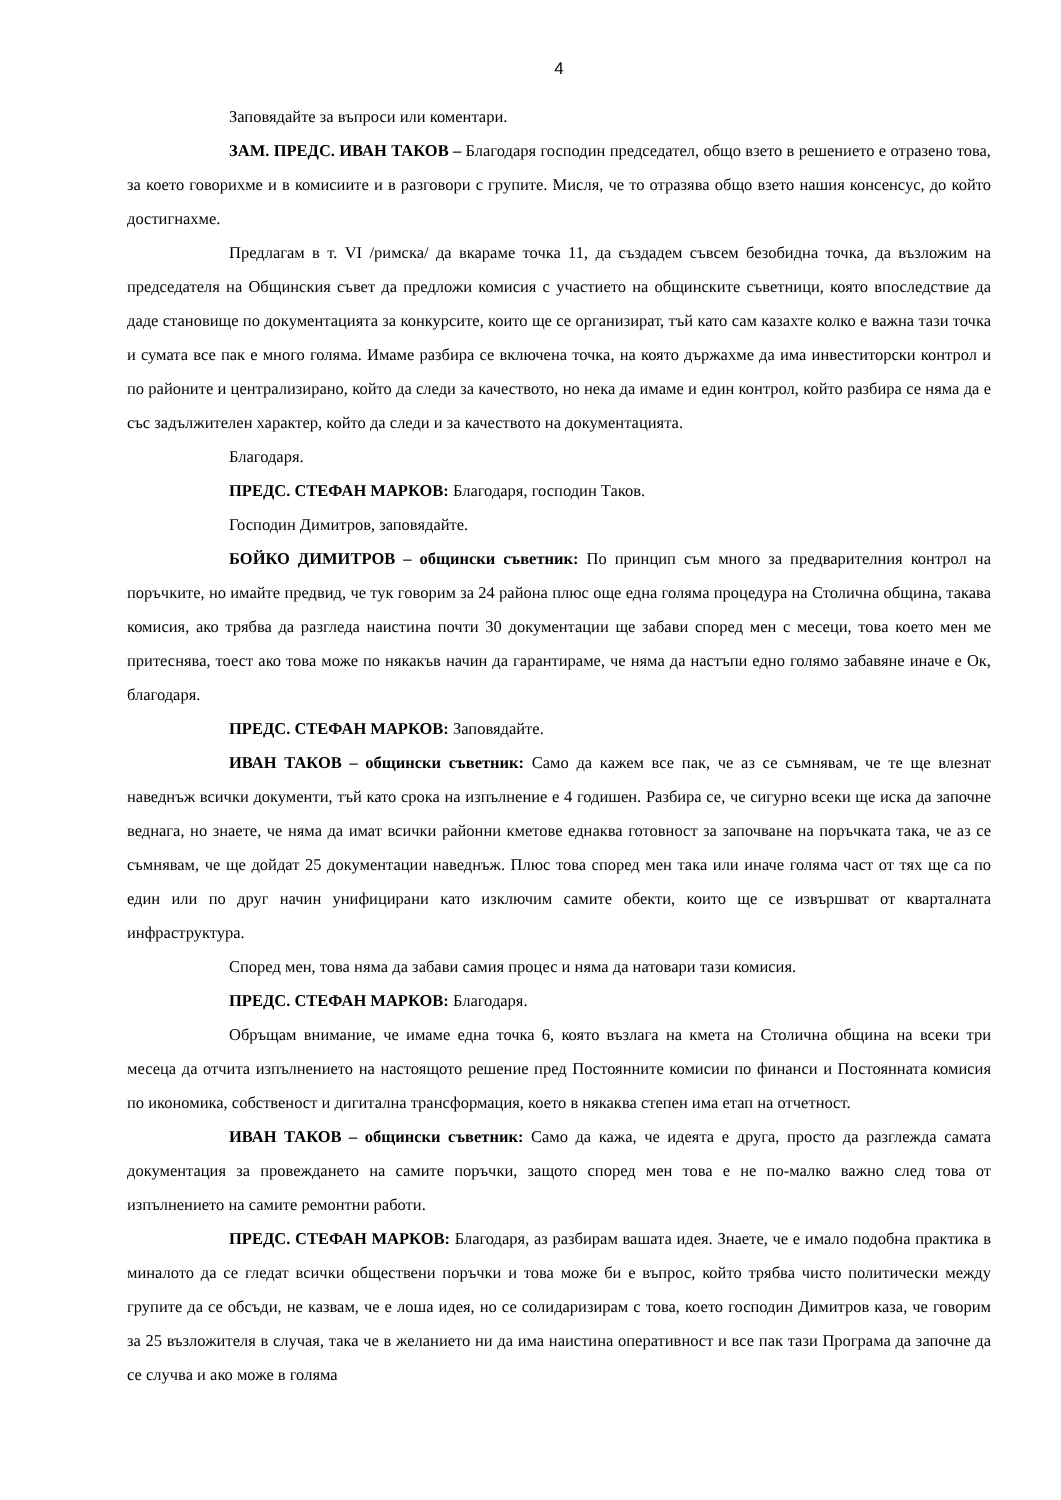4
Заповядайте за въпроси или коментари.
ЗАМ. ПРЕДС. ИВАН ТАКОВ – Благодаря господин председател, общо взето в решението е отразено това, за което говорихме и в комисиите и в разговори с групите. Мисля, че то отразява общо взето нашия консенсус, до който достигнахме.
Предлагам в т. VI /римска/ да вкараме точка 11, да създадем съвсем безобидна точка, да възложим на председателя на Общинския съвет да предложи комисия с участието на общинските съветници, която впоследствие да даде становище по документацията за конкурсите, които ще се организират, тъй като сам казахте колко е важна тази точка и сумата все пак е много голяма. Имаме разбира се включена точка, на която държахме да има инвеститорски контрол и по районите и централизирано, който да следи за качеството, но нека да имаме и един контрол, който разбира се няма да е със задължителен характер, който да следи и за качеството на документацията.
Благодаря.
ПРЕДС. СТЕФАН МАРКОВ: Благодаря, господин Таков.
Господин Димитров, заповядайте.
БОЙКО ДИМИТРОВ – общински съветник: По принцип съм много за предварителния контрол на поръчките, но имайте предвид, че тук говорим за 24 района плюс още една голяма процедура на Столична община, такава комисия, ако трябва да разгледа наистина почти 30 документации ще забави според мен с месеци, това което мен ме притеснява, тоест ако това може по някакъв начин да гарантираме, че няма да настъпи едно голямо забавяне иначе е Ок, благодаря.
ПРЕДС. СТЕФАН МАРКОВ: Заповядайте.
ИВАН ТАКОВ – общински съветник: Само да кажем все пак, че аз се съмнявам, че те ще влезнат наведнъж всички документи, тъй като срока на изпълнение е 4 годишен. Разбира се, че сигурно всеки ще иска да започне веднага, но знаете, че няма да имат всички районни кметове еднаква готовност за започване на поръчката така, че аз се съмнявам, че ще дойдат 25 документации наведнъж. Плюс това според мен така или иначе голяма част от тях ще са по един или по друг начин унифицирани като изключим самите обекти, които ще се извършват от кварталната инфраструктура.
Според мен, това няма да забави самия процес и няма да натовари тази комисия.
ПРЕДС. СТЕФАН МАРКОВ: Благодаря.
Обръщам внимание, че имаме една точка 6, която възлага на кмета на Столична община на всеки три месеца да отчита изпълнението на настоящото решение пред Постоянните комисии по финанси и Постоянната комисия по икономика, собственост и дигитална трансформация, което в някаква степен има етап на отчетност.
ИВАН ТАКОВ – общински съветник: Само да кажа, че идеята е друга, просто да разглежда самата документация за провеждането на самите поръчки, защото според мен това е не по-малко важно след това от изпълнението на самите ремонтни работи.
ПРЕДС. СТЕФАН МАРКОВ: Благодаря, аз разбирам вашата идея. Знаете, че е имало подобна практика в миналото да се гледат всички обществени поръчки и това може би е въпрос, който трябва чисто политически между групите да се обсъди, не казвам, че е лоша идея, но се солидаризирам с това, което господин Димитров каза, че говорим за 25 възложителя в случая, така че в желанието ни да има наистина оперативност и все пак тази Програма да започне да се случва и ако може в голяма